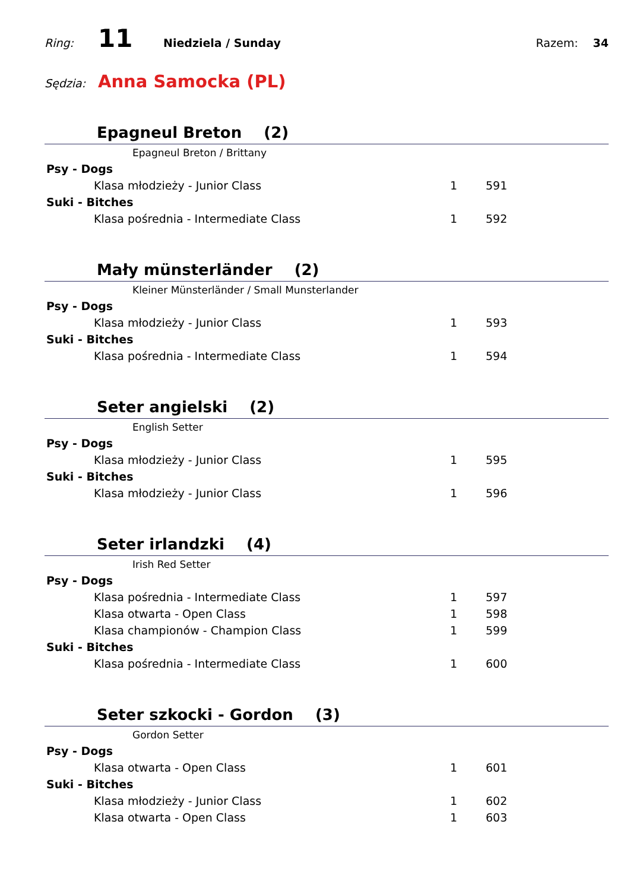Ring:
11
Niedziela / Sunday Razem: 34
Sędzia:
Anna Samocka (PL)
Epagneul Breton (2)
Epagneul Breton / Brittany
Psy - Dogs
Klasa młodzieży - Junior Class 1 591
Suki - Bitches
Klasa pośrednia - Intermediate Class 1 592
Mały münsterländer (2)
Kleiner Münsterländer / Small Munsterlander
Psy - Dogs
Klasa młodzieży - Junior Class 1 593
Suki - Bitches
Klasa pośrednia - Intermediate Class 1 594
Seter angielski (2)
English Setter
Psy - Dogs
Klasa młodzieży - Junior Class 1 595
Suki - Bitches
Klasa młodzieży - Junior Class 1 596
Seter irlandzki (4)
Irish Red Setter
Psy - Dogs
Klasa pośrednia - Intermediate Class 1 597
Klasa otwarta - Open Class 1 598
Klasa championów - Champion Class 1 599
Suki - Bitches
Klasa pośrednia - Intermediate Class 1 600
Seter szkocki - Gordon (3)
Gordon Setter
Psy - Dogs
Klasa otwarta - Open Class 1 601
Suki - Bitches
Klasa młodzieży - Junior Class 1 602
Klasa otwarta - Open Class 1 603